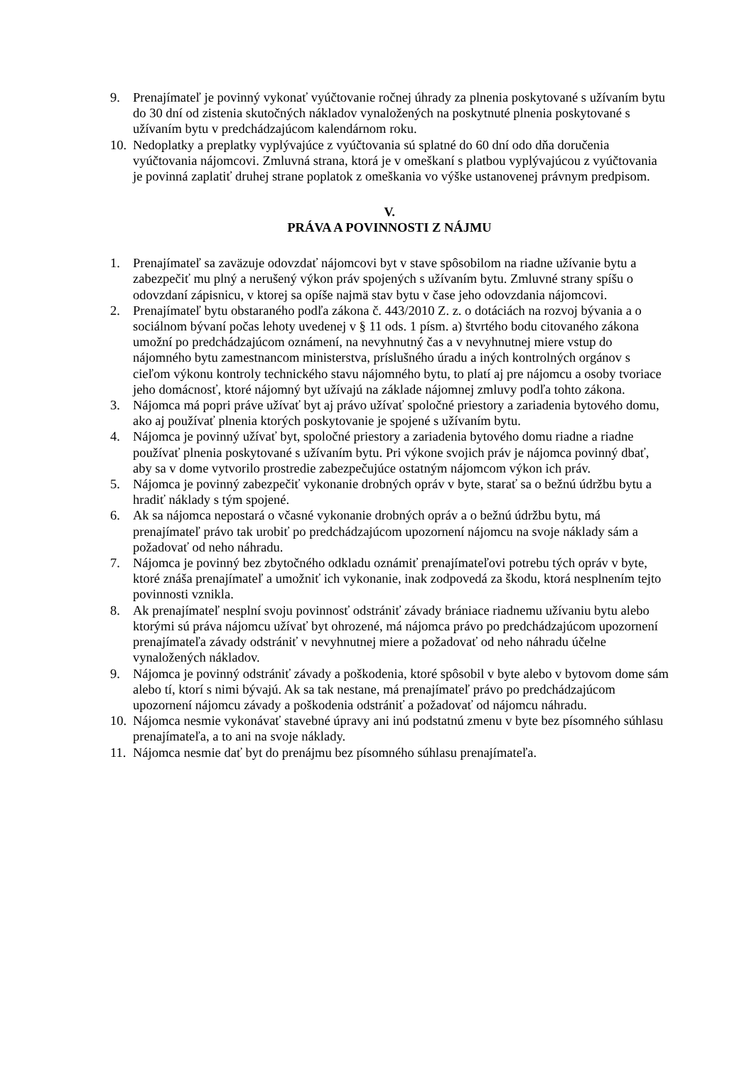9. Prenajímateľ je povinný vykonať vyúčtovanie ročnej úhrady za plnenia poskytované s užívaním bytu do 30 dní od zistenia skutočných nákladov vynaložených na poskytnuté plnenia poskytované s užívaním bytu v predchádzajúcom kalendárnom roku.
10.
Nedoplatky a preplatky vyplývajúce z vyúčtovania sú splatné do 60 dní odo dňa doručenia vyúčtovania nájomcovi. Zmluvná strana, ktorá je v omeškaní s platbou vyplývajúcou z vyúčtovania je povinná zaplatiť druhej strane poplatok z omeškania vo výške ustanovenej právnym predpisom.
V.
PRÁVA A POVINNOSTI Z NÁJMU
1. Prenajímateľ sa zaväzuje odovzdať nájomcovi byt v stave spôsobilom na riadne užívanie bytu a zabezpečiť mu plný a nerušený výkon práv spojených s užívaním bytu. Zmluvné strany spíšu o odovzdaní zápisnicu, v ktorej sa opíše najmä stav bytu v čase jeho odovzdania nájomcovi.
2. Prenajímateľ bytu obstaraného podľa zákona č. 443/2010 Z. z. o dotáciách na rozvoj bývania a o sociálnom bývaní počas lehoty uvedenej v § 11 ods. 1 písm. a) štvrtého bodu citovaného zákona umožní po predchádzajúcom oznámení, na nevyhnutný čas a v nevyhnutnej miere vstup do nájomného bytu zamestnancom ministerstva, príslušného úradu a iných kontrolných orgánov s cieľom výkonu kontroly technického stavu nájomného bytu, to platí aj pre nájomcu a osoby tvoriace jeho domácnosť, ktoré nájomný byt užívajú na základe nájomnej zmluvy podľa tohto zákona.
3. Nájomca má popri práve užívať byt aj právo užívať spoločné priestory a zariadenia bytového domu, ako aj používať plnenia ktorých poskytovanie je spojené s užívaním bytu.
4. Nájomca je povinný užívať byt, spoločné priestory a zariadenia bytového domu riadne a riadne používať plnenia poskytované s užívaním bytu. Pri výkone svojich práv je nájomca povinný dbať, aby sa v dome vytvorilo prostredie zabezpečujúce ostatným nájomcom výkon ich práv.
5. Nájomca je povinný zabezpečiť vykonanie drobných opráv v byte, starať sa o bežnú údržbu bytu a hradiť náklady s tým spojené.
6. Ak sa nájomca nepostará o včasné vykonanie drobných opráv a o bežnú údržbu bytu, má prenajímateľ právo tak urobiť po predchádzajúcom upozornení nájomcu na svoje náklady sám a požadovať od neho náhradu.
7. Nájomca je povinný bez zbytočného odkladu oznámiť prenajímateľovi potrebu tých opráv v byte, ktoré znáša prenajímateľ a umožniť ich vykonanie, inak zodpovedá za škodu, ktorá nesplnením tejto povinnosti vznikla.
8. Ak prenajímateľ nesplní svoju povinnosť odstrániť závady brániace riadnemu užívaniu bytu alebo ktorými sú práva nájomcu užívať byt ohrozené, má nájomca právo po predchádzajúcom upozornení prenajímateľa závady odstrániť v nevyhnutnej miere a požadovať od neho náhradu účelne vynaložených nákladov.
9. Nájomca je povinný odstrániť závady a poškodenia, ktoré spôsobil v byte alebo v bytovom dome sám alebo tí, ktorí s nimi bývajú. Ak sa tak nestane, má prenajímateľ právo po predchádzajúcom upozornení nájomcu závady a poškodenia odstrániť a požadovať od nájomcu náhradu.
10.
Nájomca nesmie vykonávať stavebné úpravy ani inú podstatnú zmenu v byte bez písomného súhlasu prenajímateľa, a to ani na svoje náklady.
11.
Nájomca nesmie dať byt do prenájmu bez písomného súhlasu prenajímateľa.